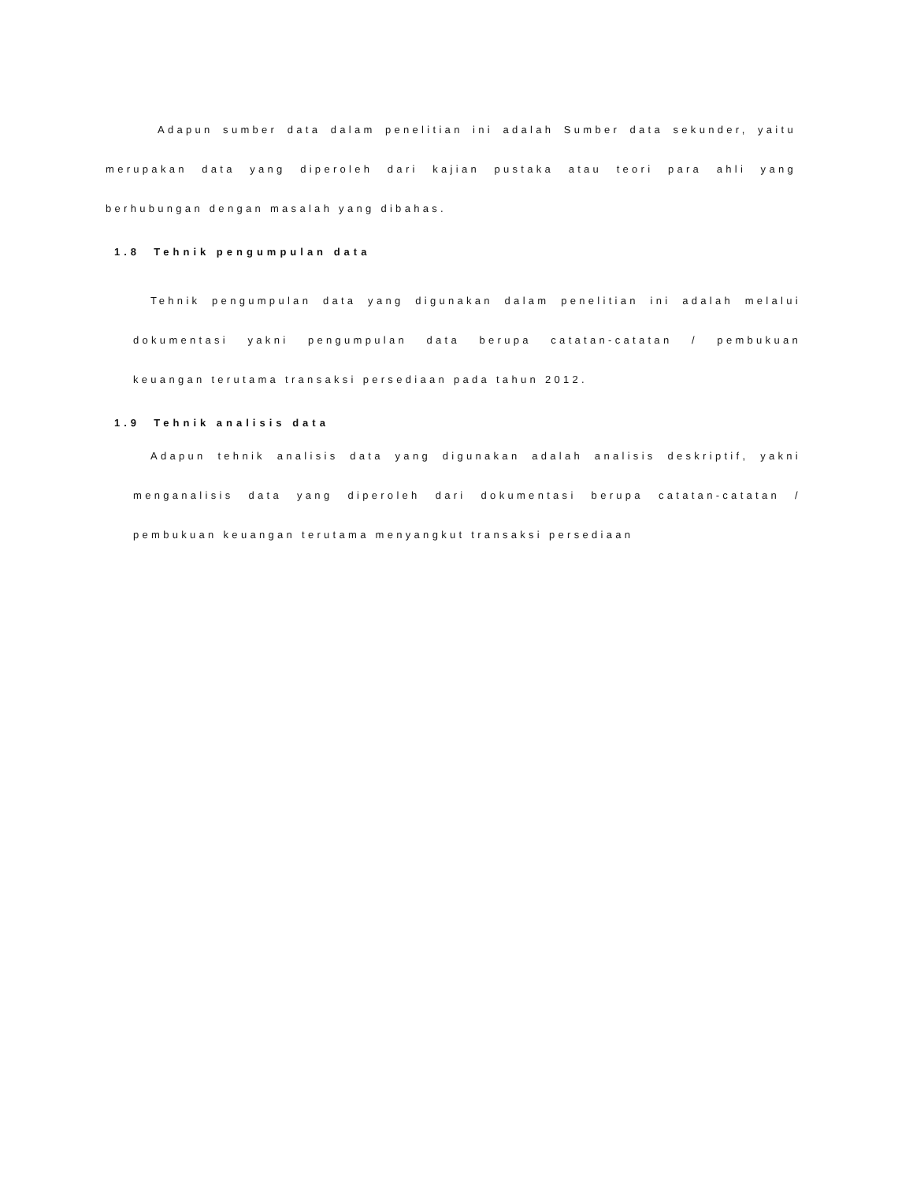Adapun sumber data dalam penelitian ini adalah Sumber data sekunder, yaitu merupakan data yang diperoleh dari kajian pustaka atau teori para ahli yang
berhubungan dengan masalah yang dibahas.
1.8 Tehnik pengumpulan data
Tehnik pengumpulan data yang digunakan dalam penelitian ini adalah melalui dokumentasi yakni pengumpulan data berupa catatan-catatan / pembukuan
keuangan terutama transaksi persediaan pada tahun 2012.
1.9 Tehnik analisis data
Adapun tehnik analisis data yang digunakan adalah analisis deskriptif, yakni menganalisis data yang diperoleh dari dokumentasi berupa catatan-catatan /
pembukuan keuangan terutama menyangkut transaksi persediaan